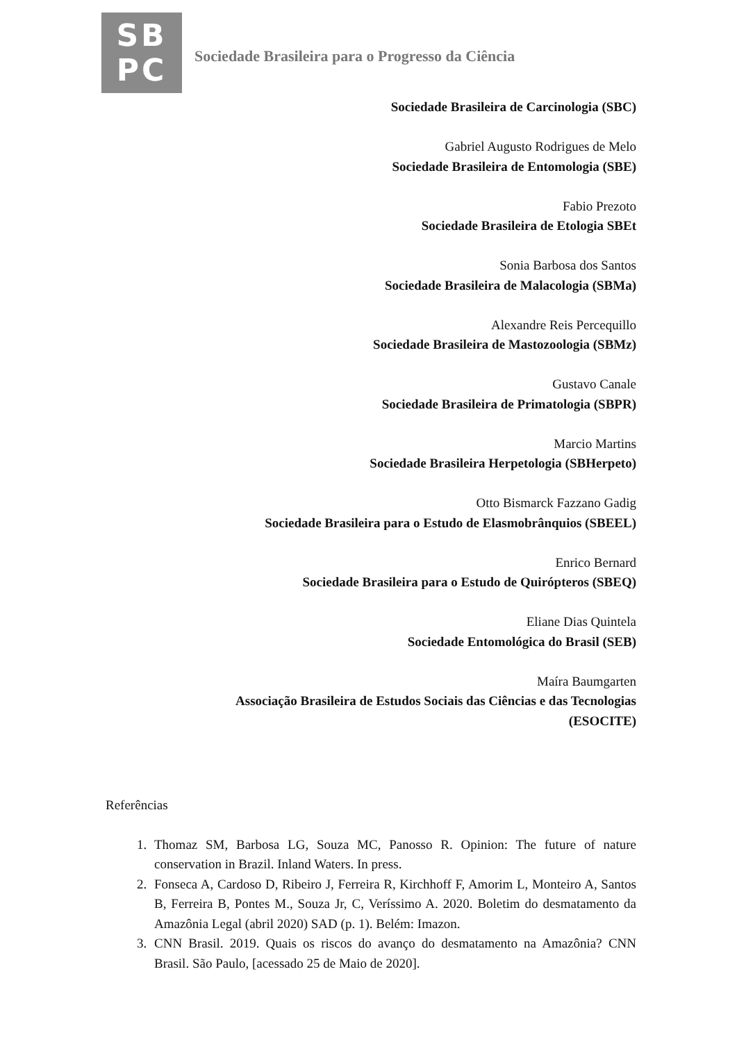SB
PC
Sociedade Brasileira para o Progresso da Ciência
Sociedade Brasileira de Carcinologia (SBC)
Gabriel Augusto Rodrigues de Melo
Sociedade Brasileira de Entomologia (SBE)
Fabio Prezoto
Sociedade Brasileira de Etologia SBEt
Sonia Barbosa dos Santos
Sociedade Brasileira de Malacologia (SBMa)
Alexandre Reis Percequillo
Sociedade Brasileira de Mastozoologia (SBMz)
Gustavo Canale
Sociedade Brasileira de Primatologia (SBPR)
Marcio Martins
Sociedade Brasileira Herpetologia (SBHerpeto)
Otto Bismarck Fazzano Gadig
Sociedade Brasileira para o Estudo de Elasmobrânquios (SBEEL)
Enrico Bernard
Sociedade Brasileira para o Estudo de Quirópteros (SBEQ)
Eliane Dias Quintela
Sociedade Entomológica do Brasil (SEB)
Maíra Baumgarten
Associação Brasileira de Estudos Sociais das Ciências e das Tecnologias (ESOCITE)
Referências
1. Thomaz SM, Barbosa LG, Souza MC, Panosso R. Opinion: The future of nature conservation in Brazil. Inland Waters. In press.
2. Fonseca A, Cardoso D, Ribeiro J, Ferreira R, Kirchhoff F, Amorim L, Monteiro A, Santos B, Ferreira B, Pontes M., Souza Jr, C, Veríssimo A. 2020. Boletim do desmatamento da Amazônia Legal (abril 2020) SAD (p. 1). Belém: Imazon.
3. CNN Brasil. 2019. Quais os riscos do avanço do desmatamento na Amazônia? CNN Brasil. São Paulo, [acessado 25 de Maio de 2020].